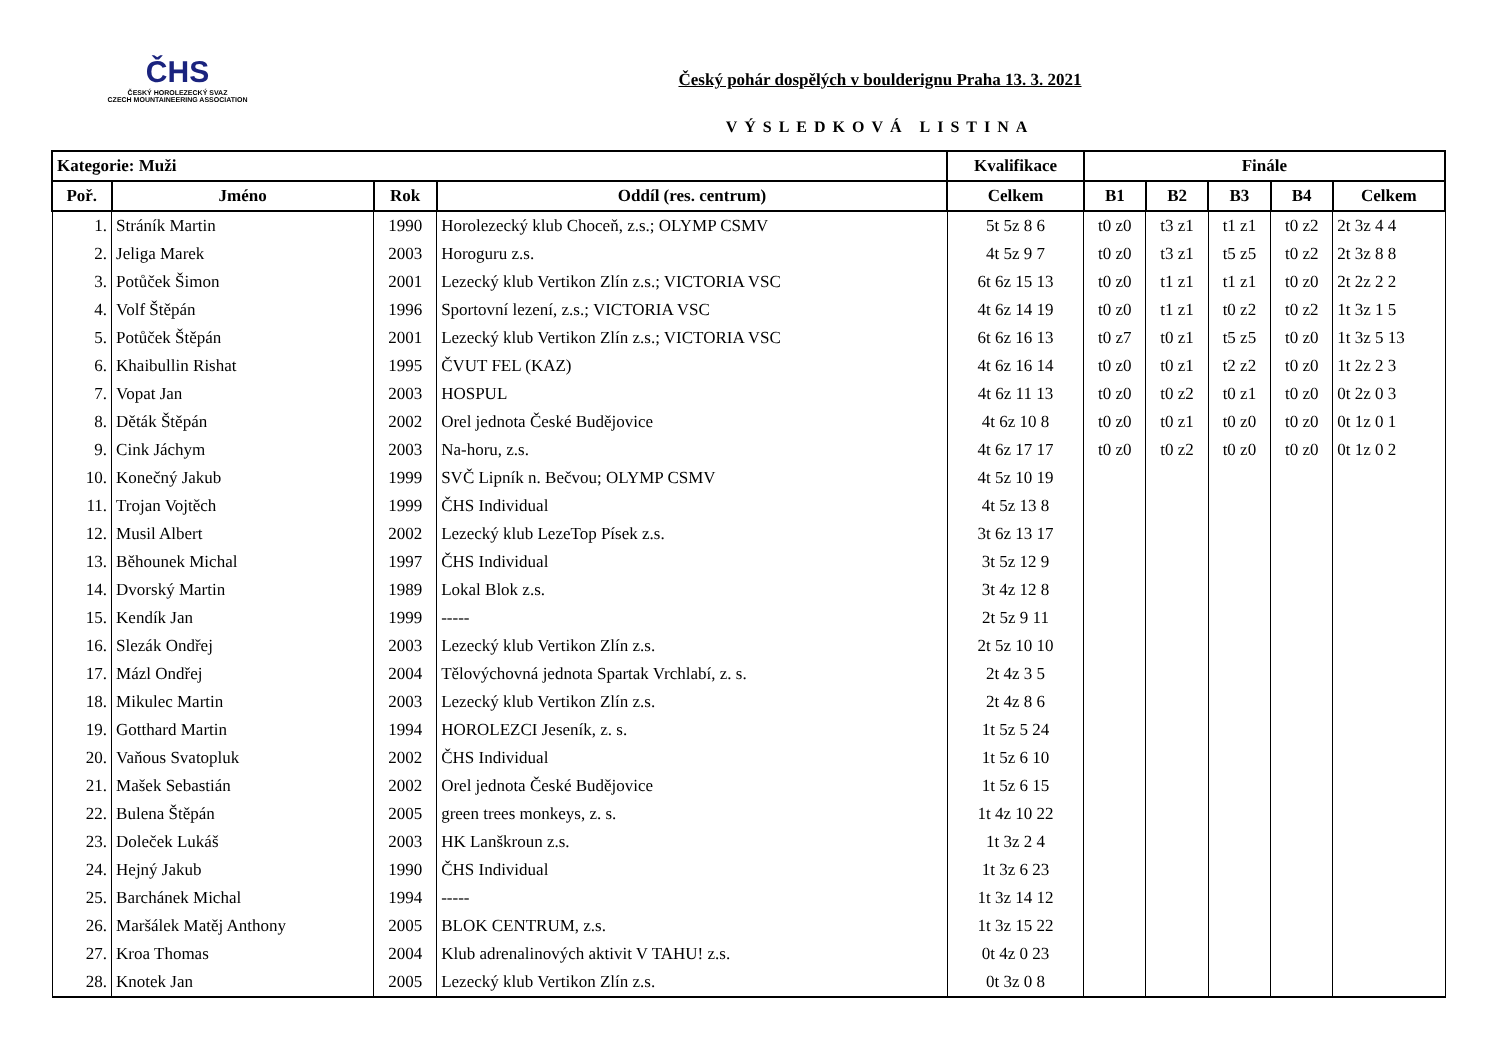ČHS
ČESKÝ HOROLEZECKÝ SVAZ
CZECH MOUNTAINEERING ASSOCIATION
Český pohár dospělých v boulderignu Praha 13. 3. 2021
VÝSLEDKOVÁ LISTINA
| Kategorie: Muži | | | | Kvalifikace | Finále | | | | |
| --- | --- | --- | --- | --- | --- | --- | --- | --- | --- |
| Poř. | Jméno | Rok | Oddíl (res. centrum) | Celkem | B1 | B2 | B3 | B4 | Celkem |
| 1. | Stráník Martin | 1990 | Horolezecký klub Choceň, z.s.; OLYMP CSMV | 5t 5z 8 6 | t0 z0 | t3 z1 | t1 z1 | t0 z2 | 2t 3z 4 4 |
| 2. | Jeliga Marek | 2003 | Horoguru z.s. | 4t 5z 9 7 | t0 z0 | t3 z1 | t5 z5 | t0 z2 | 2t 3z 8 8 |
| 3. | Potůček Šimon | 2001 | Lezecký klub Vertikon Zlín z.s.; VICTORIA VSC | 6t 6z 15 13 | t0 z0 | t1 z1 | t1 z1 | t0 z0 | 2t 2z 2 2 |
| 4. | Volf Štěpán | 1996 | Sportovní lezení, z.s.; VICTORIA VSC | 4t 6z 14 19 | t0 z0 | t1 z1 | t0 z2 | t0 z2 | 1t 3z 1 5 |
| 5. | Potůček Štěpán | 2001 | Lezecký klub Vertikon Zlín z.s.; VICTORIA VSC | 6t 6z 16 13 | t0 z7 | t0 z1 | t5 z5 | t0 z0 | 1t 3z 5 13 |
| 6. | Khaibullin Rishat | 1995 | ČVUT FEL (KAZ) | 4t 6z 16 14 | t0 z0 | t0 z1 | t2 z2 | t0 z0 | 1t 2z 2 3 |
| 7. | Vopat Jan | 2003 | HOSPUL | 4t 6z 11 13 | t0 z0 | t0 z2 | t0 z1 | t0 z0 | 0t 2z 0 3 |
| 8. | Děták Štěpán | 2002 | Orel jednota České Budějovice | 4t 6z 10 8 | t0 z0 | t0 z1 | t0 z0 | t0 z0 | 0t 1z 0 1 |
| 9. | Cink Jáchym | 2003 | Na-horu, z.s. | 4t 6z 17 17 | t0 z0 | t0 z2 | t0 z0 | t0 z0 | 0t 1z 0 2 |
| 10. | Konečný Jakub | 1999 | SVČ Lipník n. Bečvou; OLYMP CSMV | 4t 5z 10 19 | | | | | |
| 11. | Trojan Vojtěch | 1999 | ČHS Individual | 4t 5z 13 8 | | | | | |
| 12. | Musil Albert | 2002 | Lezecký klub LezeTop Písek z.s. | 3t 6z 13 17 | | | | | |
| 13. | Běhounek Michal | 1997 | ČHS Individual | 3t 5z 12 9 | | | | | |
| 14. | Dvorský Martin | 1989 | Lokal Blok z.s. | 3t 4z 12 8 | | | | | |
| 15. | Kendík Jan | 1999 | ----- | 2t 5z 9 11 | | | | | |
| 16. | Slezák Ondřej | 2003 | Lezecký klub Vertikon Zlín z.s. | 2t 5z 10 10 | | | | | |
| 17. | Mázl Ondřej | 2004 | Tělovýchovná jednota Spartak Vrchlabí, z. s. | 2t 4z 3 5 | | | | | |
| 18. | Mikulec Martin | 2003 | Lezecký klub Vertikon Zlín z.s. | 2t 4z 8 6 | | | | | |
| 19. | Gotthard Martin | 1994 | HOROLEZCI Jeseník, z. s. | 1t 5z 5 24 | | | | | |
| 20. | Vaňous Svatopluk | 2002 | ČHS Individual | 1t 5z 6 10 | | | | | |
| 21. | Mašek Sebastián | 2002 | Orel jednota České Budějovice | 1t 5z 6 15 | | | | | |
| 22. | Bulena Štěpán | 2005 | green trees monkeys, z. s. | 1t 4z 10 22 | | | | | |
| 23. | Doleček Lukáš | 2003 | HK Lanškroun z.s. | 1t 3z 2 4 | | | | | |
| 24. | Hejný Jakub | 1990 | ČHS Individual | 1t 3z 6 23 | | | | | |
| 25. | Barchánek Michal | 1994 | ----- | 1t 3z 14 12 | | | | | |
| 26. | Maršálek Matěj Anthony | 2005 | BLOK CENTRUM, z.s. | 1t 3z 15 22 | | | | | |
| 27. | Kroa Thomas | 2004 | Klub adrenalinových aktivit V TAHU! z.s. | 0t 4z 0 23 | | | | | |
| 28. | Knotek Jan | 2005 | Lezecký klub Vertikon Zlín z.s. | 0t 3z 0 8 | | | | | |